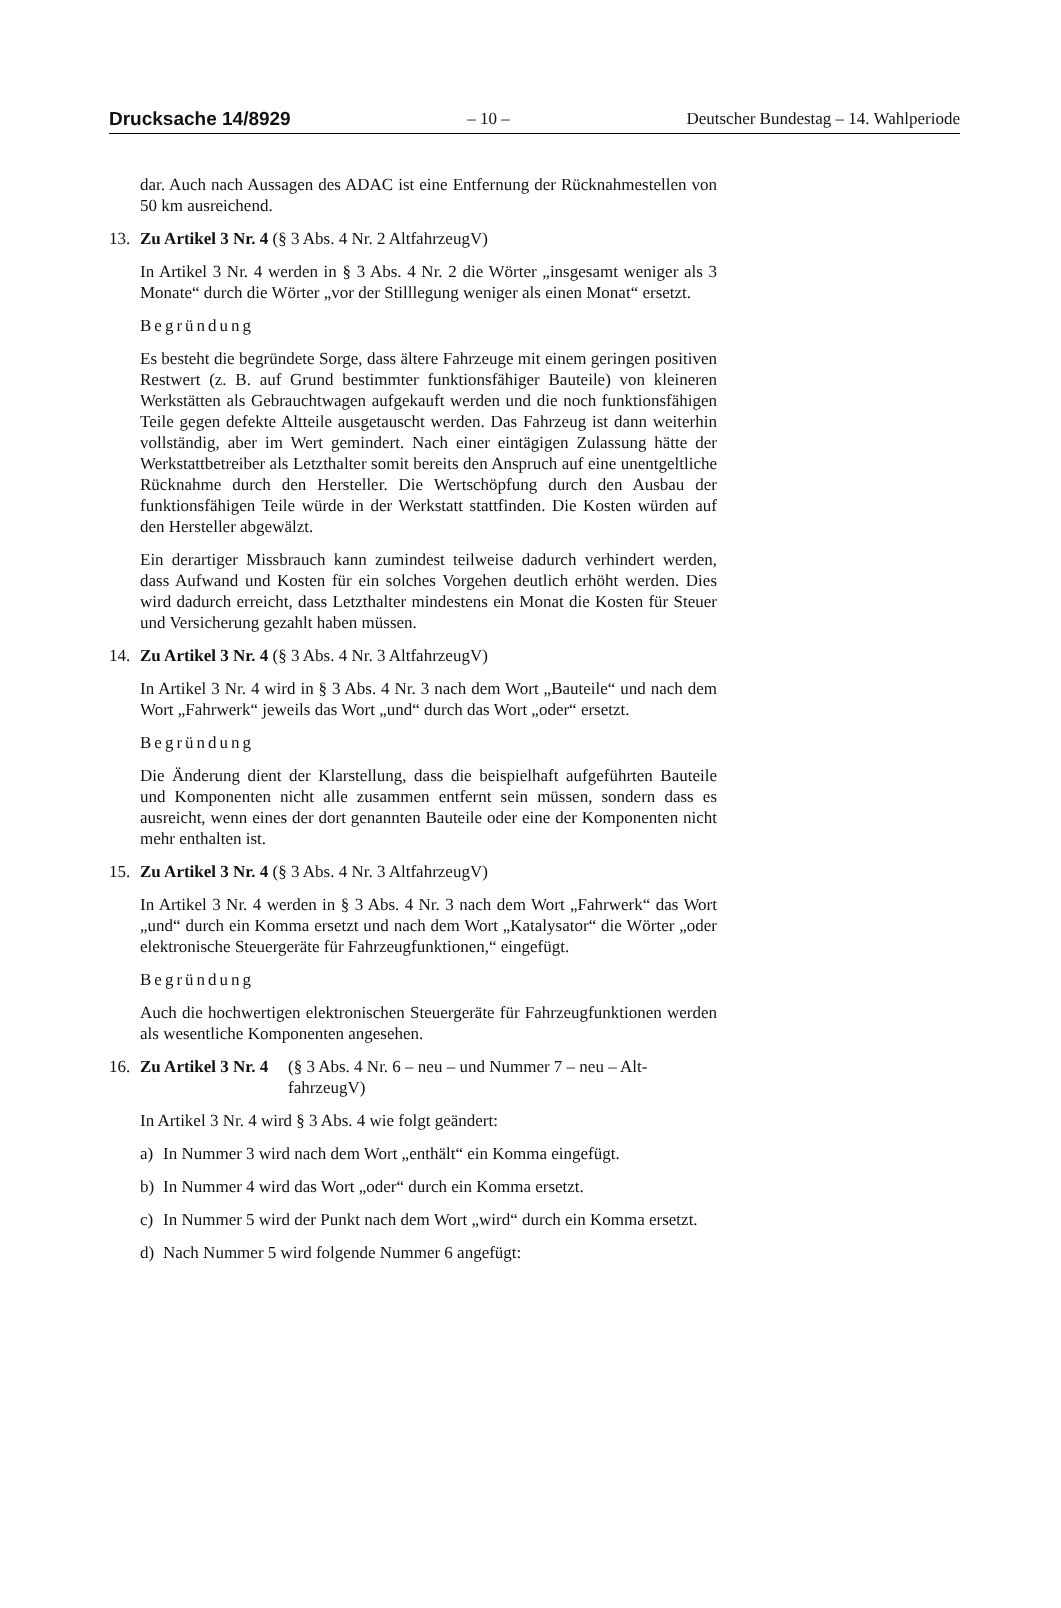Drucksache 14/8929 – 10 – Deutscher Bundestag – 14. Wahlperiode
dar. Auch nach Aussagen des ADAC ist eine Entfernung der Rücknahme­stellen von 50 km ausreichend.
13. Zu Artikel 3 Nr. 4 (§ 3 Abs. 4 Nr. 2 AltfahrzeugV)
In Artikel 3 Nr. 4 werden in § 3 Abs. 4 Nr. 2 die Wörter „insgesamt weni­ger als 3 Monate“ durch die Wörter „vor der Stilllegung weniger als einen Monat“ ersetzt.
Begründung
Es besteht die begründete Sorge, dass ältere Fahrzeuge mit einem geringen positiven Restwert (z. B. auf Grund bestimmter funktionsfähiger Bauteile) von kleineren Werkstätten als Gebrauchtwagen aufgekauft werden und die noch funktionsfähigen Teile gegen defekte Altteile ausgetauscht werden. Das Fahrzeug ist dann weiterhin vollständig, aber im Wert gemindert. Nach einer eintägigen Zulassung hätte der Werkstattbetreiber als Letzthalter so­mit bereits den Anspruch auf eine unentgeltliche Rücknahme durch den Hersteller. Die Wertschöpfung durch den Ausbau der funktionsfähigen Teile würde in der Werkstatt stattfinden. Die Kosten würden auf den Her­steller abgewälzt.
Ein derartiger Missbrauch kann zumindest teilweise dadurch verhindert werden, dass Aufwand und Kosten für ein solches Vorgehen deutlich er­höht werden. Dies wird dadurch erreicht, dass Letzthalter mindestens ein Monat die Kosten für Steuer und Versicherung gezahlt haben müssen.
14. Zu Artikel 3 Nr. 4 (§ 3 Abs. 4 Nr. 3 AltfahrzeugV)
In Artikel 3 Nr. 4 wird in § 3 Abs. 4 Nr. 3 nach dem Wort „Bauteile“ und nach dem Wort „Fahrwerk“ jeweils das Wort „und“ durch das Wort „oder“ ersetzt.
Begründung
Die Änderung dient der Klarstellung, dass die beispielhaft aufgeführten Bauteile und Komponenten nicht alle zusammen entfernt sein müssen, son­dern dass es ausreicht, wenn eines der dort genannten Bauteile oder eine der Komponenten nicht mehr enthalten ist.
15. Zu Artikel 3 Nr. 4 (§ 3 Abs. 4 Nr. 3 AltfahrzeugV)
In Artikel 3 Nr. 4 werden in § 3 Abs. 4 Nr. 3 nach dem Wort „Fahrwerk“ das Wort „und“ durch ein Komma ersetzt und nach dem Wort „Katalysator“ die Wörter „oder elektronische Steuergeräte für Fahrzeugfunktionen,“ ein­gefügt.
Begründung
Auch die hochwertigen elektronischen Steuergeräte für Fahrzeugfunktio­nen werden als wesentliche Komponenten angesehen.
16. Zu Artikel 3 Nr. 4 (§ 3 Abs. 4 Nr. 6 – neu – und Nummer 7 – neu – Alt­fahrzeugV)
In Artikel 3 Nr. 4 wird § 3 Abs. 4 wie folgt geändert:
a) In Nummer 3 wird nach dem Wort „enthält“ ein Komma eingefügt.
b) In Nummer 4 wird das Wort „oder“ durch ein Komma ersetzt.
c) In Nummer 5 wird der Punkt nach dem Wort „wird“ durch ein Komma ersetzt.
d) Nach Nummer 5 wird folgende Nummer 6 angefügt: